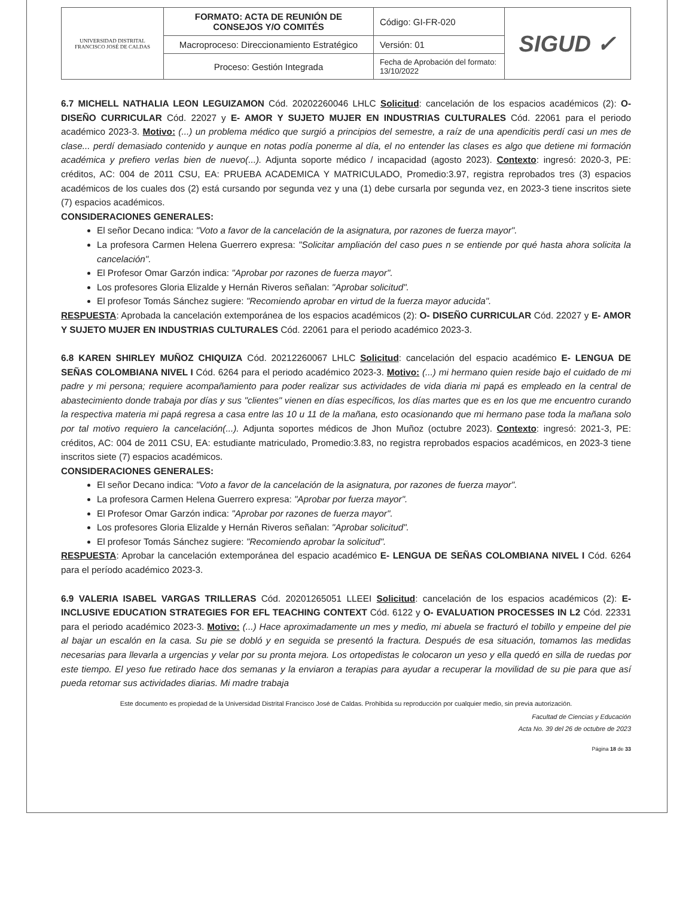| UNIVERSIDAD DISTRITAL FRANCISCO JOSÉ DE CALDAS | FORMATO: ACTA DE REUNIÓN DE CONSEJOS Y/O COMITÉS | Código: GI-FR-020 | SIGUD ✓ |
| | Macroproceso: Direccionamiento Estratégico | Versión: 01 | |
| | Proceso: Gestión Integrada | Fecha de Aprobación del formato: 13/10/2022 | |
6.7 MICHELL NATHALIA LEON LEGUIZAMON Cód. 20202260046 LHLC Solicitud: cancelación de los espacios académicos (2): O- DISEÑO CURRICULAR Cód. 22027 y E- AMOR Y SUJETO MUJER EN INDUSTRIAS CULTURALES Cód. 22061 para el periodo académico 2023-3. Motivo: (...) un problema médico que surgió a principios del semestre, a raíz de una apendicitis perdí casi un mes de clase... perdí demasiado contenido y aunque en notas podía ponerme al día, el no entender las clases es algo que detiene mi formación académica y prefiero verlas bien de nuevo(...). Adjunta soporte médico / incapacidad (agosto 2023). Contexto: ingresó: 2020-3, PE: créditos, AC: 004 de 2011 CSU, EA: PRUEBA ACADEMICA Y MATRICULADO, Promedio:3.97, registra reprobados tres (3) espacios académicos de los cuales dos (2) está cursando por segunda vez y una (1) debe cursarla por segunda vez, en 2023-3 tiene inscritos siete (7) espacios académicos.
CONSIDERACIONES GENERALES:
El señor Decano indica: "Voto a favor de la cancelación de la asignatura, por razones de fuerza mayor".
La profesora Carmen Helena Guerrero expresa: "Solicitar ampliación del caso pues n se entiende por qué hasta ahora solicita la cancelación".
El Profesor Omar Garzón indica: "Aprobar por razones de fuerza mayor".
Los profesores Gloria Elizalde y Hernán Riveros señalan: "Aprobar solicitud".
El profesor Tomás Sánchez sugiere: "Recomiendo aprobar en virtud de la fuerza mayor aducida".
RESPUESTA: Aprobada la cancelación extemporánea de los espacios académicos (2): O- DISEÑO CURRICULAR Cód. 22027 y E- AMOR Y SUJETO MUJER EN INDUSTRIAS CULTURALES Cód. 22061 para el periodo académico 2023-3.
6.8 KAREN SHIRLEY MUÑOZ CHIQUIZA Cód. 20212260067 LHLC Solicitud: cancelación del espacio académico E- LENGUA DE SEÑAS COLOMBIANA NIVEL I Cód. 6264 para el periodo académico 2023-3. Motivo: (...) mi hermano quien reside bajo el cuidado de mi padre y mi persona; requiere acompañamiento para poder realizar sus actividades de vida diaria mi papá es empleado en la central de abastecimiento donde trabaja por días y sus "clientes" vienen en días específicos, los días martes que es en los que me encuentro curando la respectiva materia mi papá regresa a casa entre las 10 u 11 de la mañana, esto ocasionando que mi hermano pase toda la mañana solo por tal motivo requiero la cancelación(...). Adjunta soportes médicos de Jhon Muñoz (octubre 2023). Contexto: ingresó: 2021-3, PE: créditos, AC: 004 de 2011 CSU, EA: estudiante matriculado, Promedio:3.83, no registra reprobados espacios académicos, en 2023-3 tiene inscritos siete (7) espacios académicos.
CONSIDERACIONES GENERALES:
El señor Decano indica: "Voto a favor de la cancelación de la asignatura, por razones de fuerza mayor".
La profesora Carmen Helena Guerrero expresa: "Aprobar por fuerza mayor".
El Profesor Omar Garzón indica: "Aprobar por razones de fuerza mayor".
Los profesores Gloria Elizalde y Hernán Riveros señalan: "Aprobar solicitud".
El profesor Tomás Sánchez sugiere: "Recomiendo aprobar la solicitud".
RESPUESTA: Aprobar la cancelación extemporánea del espacio académico E- LENGUA DE SEÑAS COLOMBIANA NIVEL I Cód. 6264 para el período académico 2023-3.
6.9 VALERIA ISABEL VARGAS TRILLERAS Cód. 20201265051 LLEEI Solicitud: cancelación de los espacios académicos (2): E- INCLUSIVE EDUCATION STRATEGIES FOR EFL TEACHING CONTEXT Cód. 6122 y O- EVALUATION PROCESSES IN L2 Cód. 22331 para el periodo académico 2023-3. Motivo: (...) Hace aproximadamente un mes y medio, mi abuela se fracturó el tobillo y empeine del pie al bajar un escalón en la casa. Su pie se dobló y en seguida se presentó la fractura. Después de esa situación, tomamos las medidas necesarias para llevarla a urgencias y velar por su pronta mejora. Los ortopedistas le colocaron un yeso y ella quedó en silla de ruedas por este tiempo. El yeso fue retirado hace dos semanas y la enviaron a terapias para ayudar a recuperar la movilidad de su pie para que así pueda retomar sus actividades diarias. Mi madre trabaja
Este documento es propiedad de la Universidad Distrital Francisco José de Caldas. Prohibida su reproducción por cualquier medio, sin previa autorización.
Facultad de Ciencias y Educación
Acta No. 39 del 26 de octubre de 2023
Página 18 de 33